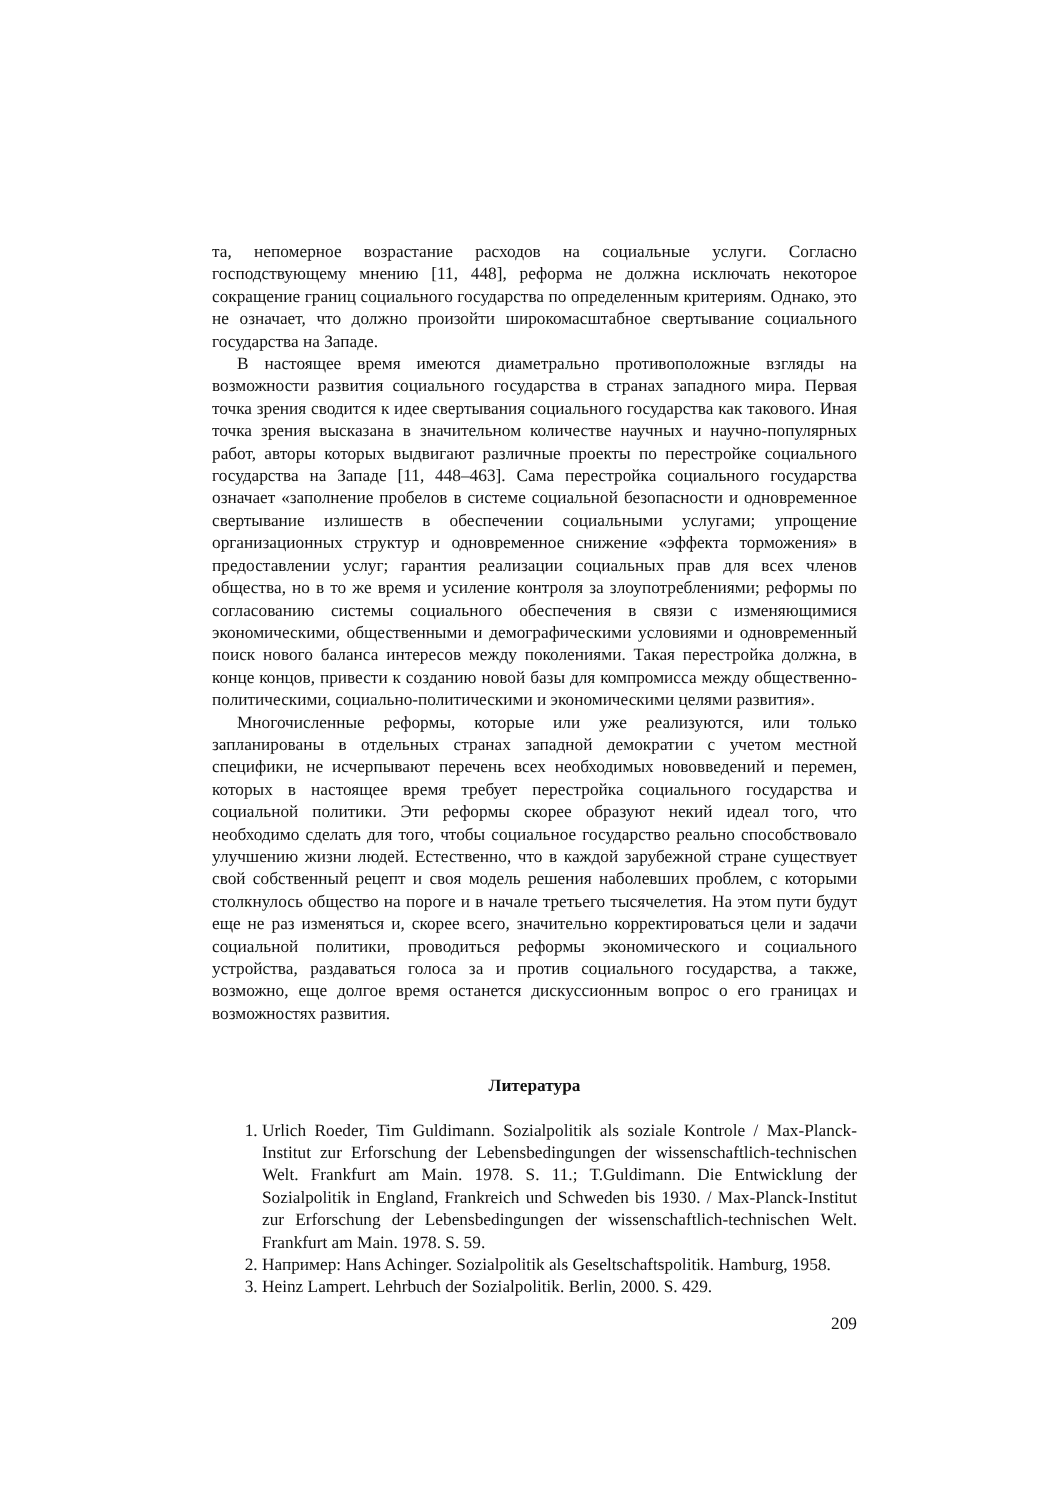та, непомерное возрастание расходов на социальные услуги. Согласно господствующему мнению [11, 448], реформа не должна исключать некоторое сокращение границ социального государства по определенным критериям. Однако, это не означает, что должно произойти широкомасштабное свертывание социального государства на Западе.
В настоящее время имеются диаметрально противоположные взгляды на возможности развития социального государства в странах западного мира. Первая точка зрения сводится к идее свертывания социального государства как такового. Иная точка зрения высказана в значительном количестве научных и научно-популярных работ, авторы которых выдвигают различные проекты по перестройке социального государства на Западе [11, 448–463]. Сама перестройка социального государства означает «заполнение пробелов в системе социальной безопасности и одновременное свертывание излишеств в обеспечении социальными услугами; упрощение организационных структур и одновременное снижение «эффекта торможения» в предоставлении услуг; гарантия реализации социальных прав для всех членов общества, но в то же время и усиление контроля за злоупотреблениями; реформы по согласованию системы социального обеспечения в связи с изменяющимися экономическими, общественными и демографическими условиями и одновременный поиск нового баланса интересов между поколениями. Такая перестройка должна, в конце концов, привести к созданию новой базы для компромисса между общественно-политическими, социально-политическими и экономическими целями развития».
Многочисленные реформы, которые или уже реализуются, или только запланированы в отдельных странах западной демократии с учетом местной специфики, не исчерпывают перечень всех необходимых нововведений и перемен, которых в настоящее время требует перестройка социального государства и социальной политики. Эти реформы скорее образуют некий идеал того, что необходимо сделать для того, чтобы социальное государство реально способствовало улучшению жизни людей. Естественно, что в каждой зарубежной стране существует свой собственный рецепт и своя модель решения наболевших проблем, с которыми столкнулось общество на пороге и в начале третьего тысячелетия. На этом пути будут еще не раз изменяться и, скорее всего, значительно корректироваться цели и задачи социальной политики, проводиться реформы экономического и социального устройства, раздаваться голоса за и против социального государства, а также, возможно, еще долгое время останется дискуссионным вопрос о его границах и возможностях развития.
Литература
1. Urlich Roeder, Tim Guldimann. Sozialpolitik als soziale Kontrole / Max-Planck-Institut zur Erforschung der Lebensbedingungen der wissenschaftlich-technischen Welt. Frankfurt am Main. 1978. S. 11.; T.Guldimann. Die Entwicklung der Sozialpolitik in England, Frankreich und Schweden bis 1930. / Max-Planck-Institut zur Erforschung der Lebensbedingungen der wissenschaftlich-technischen Welt. Frankfurt am Main. 1978. S. 59.
2. Например: Hans Achinger. Sozialpolitik als Geseltschaftspolitik. Hamburg, 1958.
3. Heinz Lampert. Lehrbuch der Sozialpolitik. Berlin, 2000. S. 429.
209